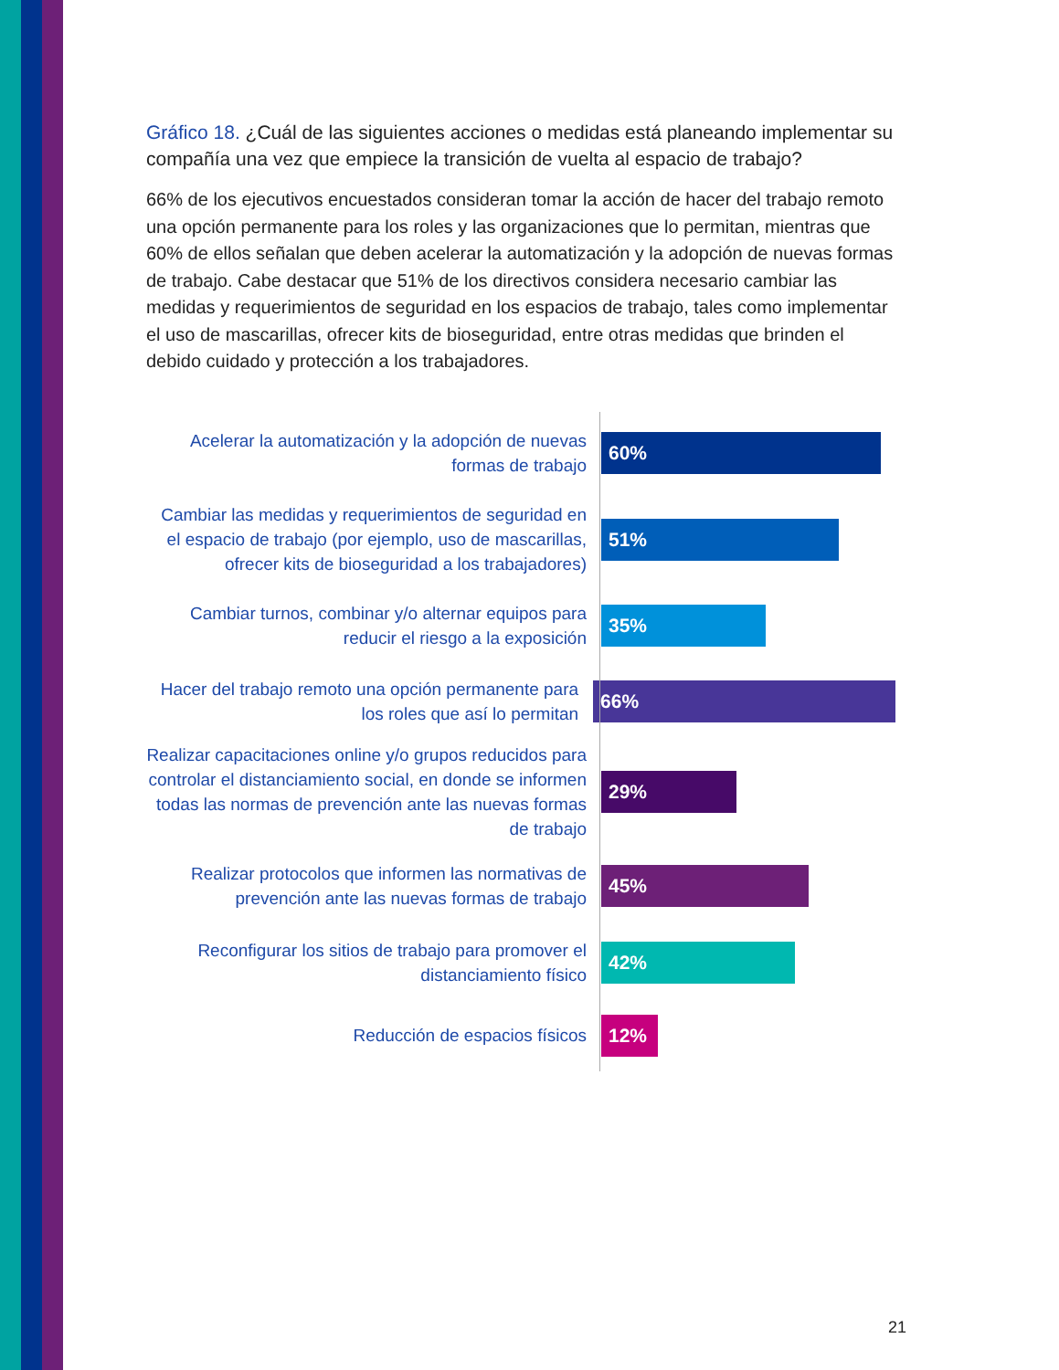Gráfico 18. ¿Cuál de las siguientes acciones o medidas está planeando implementar su compañía una vez que empiece la transición de vuelta al espacio de trabajo?
66% de los ejecutivos encuestados consideran tomar la acción de hacer del trabajo remoto una opción permanente para los roles y las organizaciones que lo permitan, mientras que 60% de ellos señalan que deben acelerar la automatización y la adopción de nuevas formas de trabajo. Cabe destacar que 51% de los directivos considera necesario cambiar las medidas y requerimientos de seguridad en los espacios de trabajo, tales como implementar el uso de mascarillas, ofrecer kits de bioseguridad, entre otras medidas que brinden el debido cuidado y protección a los trabajadores.
Acelerar la automatización y la adopción de nuevas formas de trabajo
60%
Cambiar las medidas y requerimientos de seguridad en el espacio de trabajo (por ejemplo, uso de mascarillas, ofrecer kits de bioseguridad a los trabajadores)
51%
Cambiar turnos, combinar y/o alternar equipos para reducir el riesgo a la exposición
35%
Hacer del trabajo remoto una opción permanente para los roles que así lo permitan
66%
Realizar capacitaciones online y/o grupos reducidos para controlar el distanciamiento social, en donde se informen todas las normas de prevención ante las nuevas formas de trabajo
29%
Realizar protocolos que informen las normativas de prevención ante las nuevas formas de trabajo
45%
Reconfigurar los sitios de trabajo para promover el distanciamiento físico
42%
Reducción de espacios físicos
12%
21